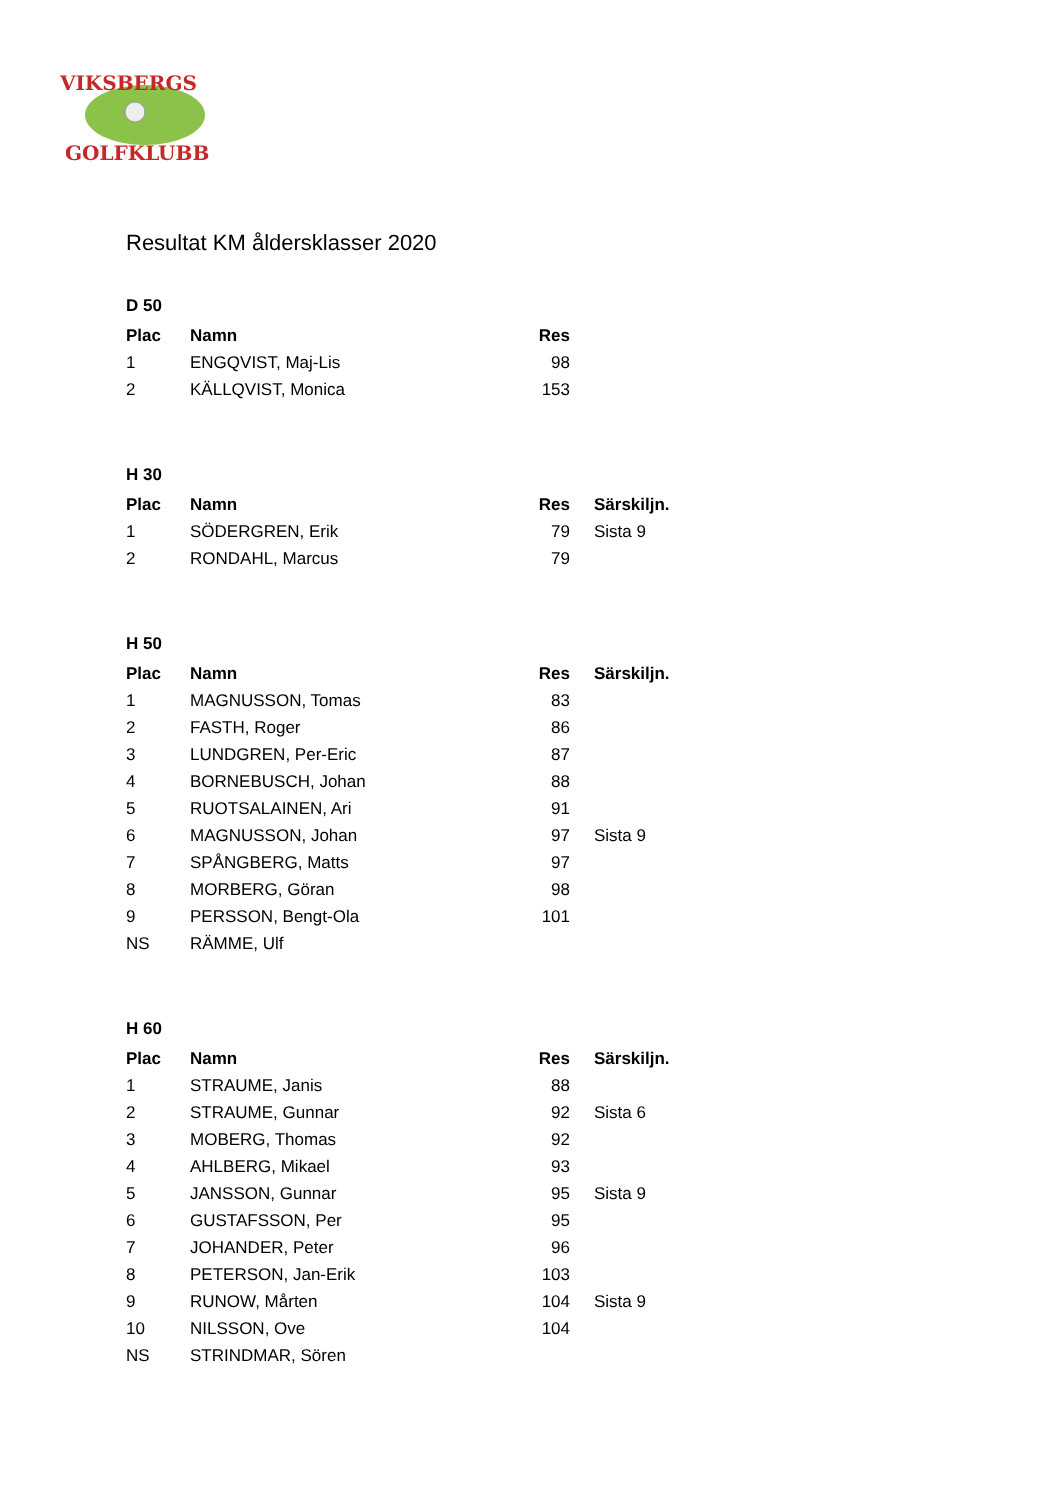VIKSBERGS
GOLFKLUBB
Resultat KM åldersklasser 2020
D 50
| Plac | Namn | Res | |
| --- | --- | --- | --- |
| 1 | ENGQVIST, Maj-Lis | 98 | |
| 2 | KÄLLQVIST, Monica | 153 | |
H 30
| Plac | Namn | Res | Särskiljn. |
| --- | --- | --- | --- |
| 1 | SÖDERGREN, Erik | 79 | Sista 9 |
| 2 | RONDAHL, Marcus | 79 | |
H 50
| Plac | Namn | Res | Särskiljn. |
| --- | --- | --- | --- |
| 1 | MAGNUSSON, Tomas | 83 | |
| 2 | FASTH, Roger | 86 | |
| 3 | LUNDGREN, Per-Eric | 87 | |
| 4 | BORNEBUSCH, Johan | 88 | |
| 5 | RUOTSALAINEN, Ari | 91 | |
| 6 | MAGNUSSON, Johan | 97 | Sista 9 |
| 7 | SPÅNGBERG, Matts | 97 | |
| 8 | MORBERG, Göran | 98 | |
| 9 | PERSSON, Bengt-Ola | 101 | |
| NS | RÄMME, Ulf | | |
H 60
| Plac | Namn | Res | Särskiljn. |
| --- | --- | --- | --- |
| 1 | STRAUME, Janis | 88 | |
| 2 | STRAUME, Gunnar | 92 | Sista 6 |
| 3 | MOBERG, Thomas | 92 | |
| 4 | AHLBERG, Mikael | 93 | |
| 5 | JANSSON, Gunnar | 95 | Sista 9 |
| 6 | GUSTAFSSON, Per | 95 | |
| 7 | JOHANDER, Peter | 96 | |
| 8 | PETERSON, Jan-Erik | 103 | |
| 9 | RUNOW, Mårten | 104 | Sista 9 |
| 10 | NILSSON, Ove | 104 | |
| NS | STRINDMAR, Sören | | |